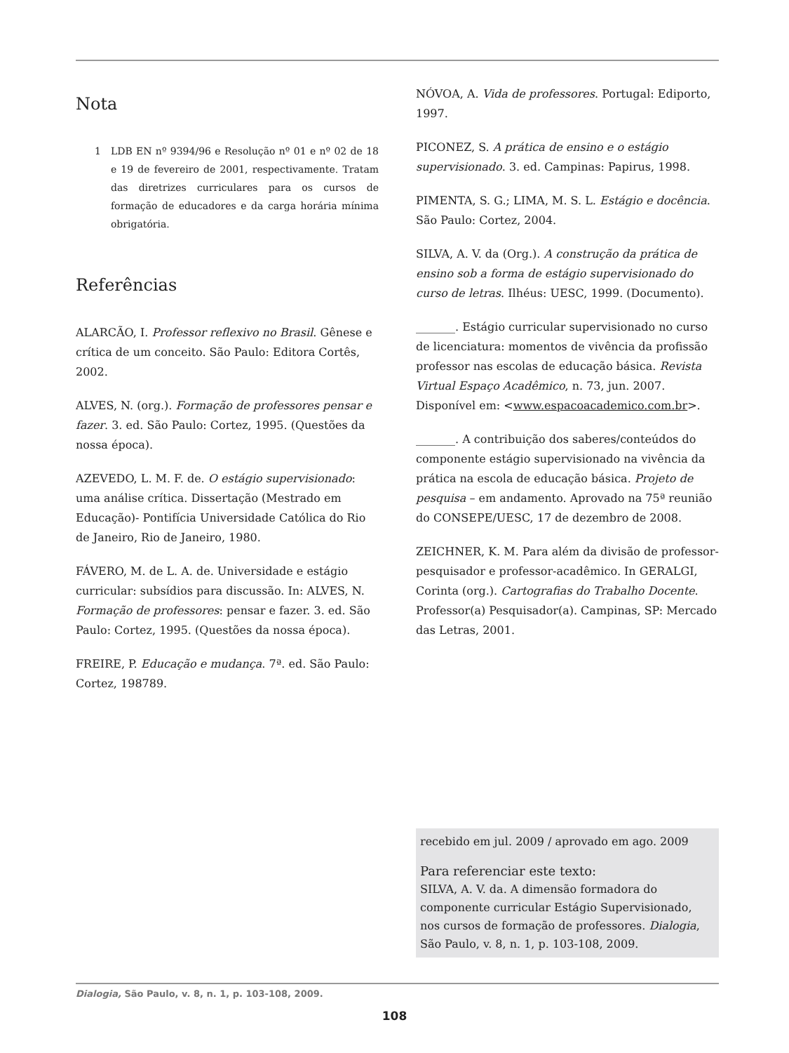Nota
1 LDB EN nº 9394/96 e Resolução nº 01 e nº 02 de 18 e 19 de fevereiro de 2001, respectivamente. Tratam das diretrizes curriculares para os cursos de formação de educadores e da carga horária mínima obrigatória.
Referências
ALARCÃO, I. Professor reflexivo no Brasil. Gênese e crítica de um conceito. São Paulo: Editora Cortês, 2002.
ALVES, N. (org.). Formação de professores pensar e fazer. 3. ed. São Paulo: Cortez, 1995. (Questões da nossa época).
AZEVEDO, L. M. F. de. O estágio supervisionado: uma análise crítica. Dissertação (Mestrado em Educação)- Pontifícia Universidade Católica do Rio de Janeiro, Rio de Janeiro, 1980.
FÁVERO, M. de L. A. de. Universidade e estágio curricular: subsídios para discussão. In: ALVES, N. Formação de professores: pensar e fazer. 3. ed. São Paulo: Cortez, 1995. (Questões da nossa época).
FREIRE, P. Educação e mudança. 7ª. ed. São Paulo: Cortez, 198789.
NÓVOA, A. Vida de professores. Portugal: Ediporto, 1997.
PICONEZ, S. A prática de ensino e o estágio supervisionado. 3. ed. Campinas: Papirus, 1998.
PIMENTA, S. G.; LIMA, M. S. L. Estágio e docência. São Paulo: Cortez, 2004.
SILVA, A. V. da (Org.). A construção da prática de ensino sob a forma de estágio supervisionado do curso de letras. Ilhéus: UESC, 1999. (Documento).
_______. Estágio curricular supervisionado no curso de licenciatura: momentos de vivência da profissão professor nas escolas de educação básica. Revista Virtual Espaço Acadêmico, n. 73, jun. 2007. Disponível em: <www.espacoacademico.com.br>.
_______. A contribuição dos saberes/conteúdos do componente estágio supervisionado na vivência da prática na escola de educação básica. Projeto de pesquisa – em andamento. Aprovado na 75ª reunião do CONSEPE/UESC, 17 de dezembro de 2008.
ZEICHNER, K. M. Para além da divisão de professor-pesquisador e professor-acadêmico. In GERALGI, Corinta (org.). Cartografias do Trabalho Docente. Professor(a) Pesquisador(a). Campinas, SP: Mercado das Letras, 2001.
recebido em jul. 2009 / aprovado em ago. 2009
Para referenciar este texto:
SILVA, A. V. da. A dimensão formadora do componente curricular Estágio Supervisionado, nos cursos de formação de professores. Dialogia, São Paulo, v. 8, n. 1, p. 103-108, 2009.
Dialogia, São Paulo, v. 8, n. 1, p. 103-108, 2009.
108